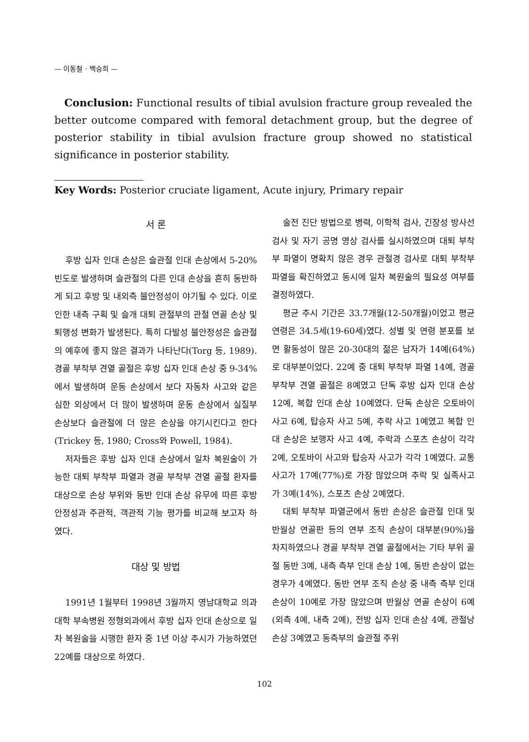— 이동철 · 백승희 —
Conclusion: Functional results of tibial avulsion fracture group revealed the better outcome compared with femoral detachment group, but the degree of posterior stability in tibial avulsion fracture group showed no statistical significance in posterior stability.
Key Words: Posterior cruciate ligament, Acute injury, Primary repair
서 론
후방 십자 인대 손상은 슬관절 인대 손상에서 5-20% 빈도로 발생하며 슬관절의 다른 인대 손상을 흔히 동반하게 되고 후방 및 내외측 불안정성이 야기될 수 있다. 이로 인한 내측 구획 및 슬개 대퇴 관절부의 관절 연골 손상 및 퇴행성 변화가 발생된다. 특히 다발성 불안정성은 슬관절의 예후에 좋지 않은 결과가 나타난다(Torg 등, 1989). 경골 부착부 견열 골절은 후방 십자 인대 손상 중 9-34%에서 발생하며 운동 손상에서 보다 자동차 사고와 같은 심한 외상에서 더 많이 발생하며 운동 손상에서 실질부 손상보다 슬관절에 더 많은 손상을 야기시킨다고 한다(Trickey 등, 1980; Cross와 Powell, 1984).
저자들은 후방 십자 인대 손상에서 일차 복원술이 가능한 대퇴 부착부 파열과 경골 부착부 견열 골절 환자를 대상으로 손상 부위와 동반 인대 손상 유무에 따른 후방 안정성과 주관적, 객관적 기능 평가를 비교해 보고자 하였다.
대상 및 방법
1991년 1월부터 1998년 3월까지 영남대학교 의과대학 부속병원 정형외과에서 후방 십자 인대 손상으로 일차 복원술을 시행한 환자 중 1년 이상 추시가 가능하였던 22예를 대상으로 하였다.
술전 진단 방법으로 병력, 이학적 검사, 긴장성 방사선 검사 및 자기 공명 영상 검사를 실시하였으며 대퇴 부착부 파열이 명확치 않은 경우 관절경 검사로 대퇴 부착부 파열을 확진하였고 동시에 일차 복원술의 필요성 여부를 결정하였다.
평균 추시 기간은 33.7개월(12-50개월)이었고 평균 연령은 34.5세(19-60세)였다. 성별 및 연령 분포를 보면 활동성이 많은 20-30대의 젊은 남자가 14예(64%)로 대부분이었다. 22예 중 대퇴 부착부 파열 14예, 경골 부착부 견열 골절은 8예였고 단독 후방 십자 인대 손상 12예, 복합 인대 손상 10예였다. 단독 손상은 오토바이 사고 6예, 탑승자 사고 5예, 추락 사고 1예였고 복합 인대 손상은 보행자 사고 4예, 추락과 스포츠 손상이 각각 2예, 오토바이 사고와 탑승자 사고가 각각 1예였다. 교통사고가 17예(77%)로 가장 많았으며 추락 및 실족사고가 3예(14%), 스포츠 손상 2예였다.
대퇴 부착부 파열군에서 동반 손상은 슬관절 인대 및 반월상 연골판 등의 연부 조직 손상이 대부분(90%)을 차지하였으나 경골 부착부 견열 골절에서는 기타 부위 골절 동반 3예, 내측 측부 인대 손상 1예, 동반 손상이 없는 경우가 4예였다. 동반 연부 조직 손상 중 내측 측부 인대 손상이 10예로 가장 많았으며 반월상 연골 손상이 6예(외측 4예, 내측 2예), 전방 십자 인대 손상 4예, 관절낭 손상 3예였고 동측부의 슬관절 주위
102